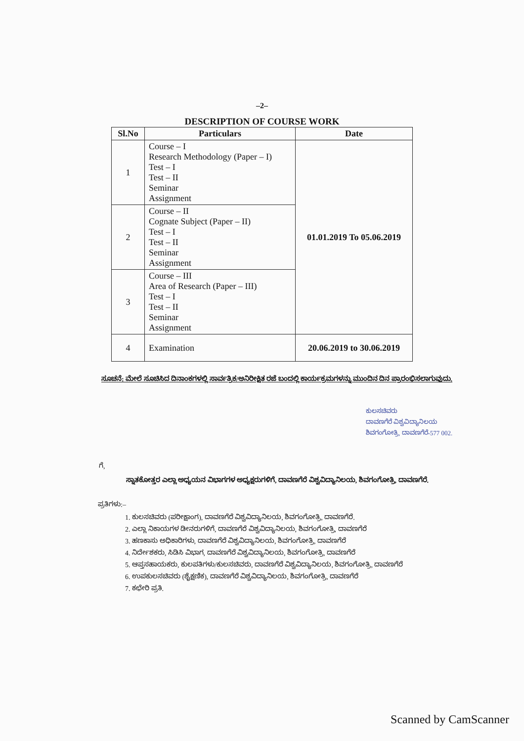–2–
DESCRIPTION OF COURSE WORK
| Sl.No | Particulars | Date |
| --- | --- | --- |
| 1 | Course – I Research Methodology (Paper – I) Test – I Test – II Seminar Assignment | 01.01.2019 To 05.06.2019 |
| 2 | Course – II Cognate Subject (Paper – II) Test – I Test – II Seminar Assignment | |
| 3 | Course – III Area of Research (Paper – III) Test – I Test – II Seminar Assignment | |
| 4 | Examination | 20.06.2019 to 30.06.2019 |
ಸೂಚನೆ: ಮೇಲೆ ಸೂಚಿಸಿದ ದಿನಾಂಕಗಳಲ್ಲಿ ಸಾರ್ವತ್ರಿಕ/ಅನಿರೀಕ್ಷಿತ ರಜೆ ಬಂದಲ್ಲಿ ಕಾರ್ಯಕ್ರಮಗಳನ್ನು ಮುಂದಿನ ದಿನ ಪ್ರಾರಂಭಿಸಲಾಗುವುದು.
ಕುಲಸಚಿವರು
ದಾವಣಗೆರೆ ವಿಶ್ವವಿದ್ಯಾನಿಲಯ
ಶಿವಗಂಗೋತ್ರಿ, ದಾವಣಗೆರೆ-577 002.
ಗೆ,
ಸ್ನಾತಕೋತ್ತರ ಎಲ್ಲಾ ಅಧ್ಯಯನ ವಿಭಾಗಗಳ ಅಧ್ಯಕ್ಷರುಗಳಿಗೆ, ದಾವಣಗೆರೆ ವಿಶ್ವವಿದ್ಯಾನಿಲಯ, ಶಿವಗಂಗೋತ್ರಿ, ದಾವಣಗೆರೆ.
ಪ್ರತಿಗಳು:–
1. ಕುಲಸಚಿವರು (ಪರೀಕ್ಷಾಂಗ), ದಾವಣಗೆರೆ ವಿಶ್ವವಿದ್ಯಾನಿಲಯ, ಶಿವಗಂಗೋತ್ರಿ, ದಾವಣಗೆರೆ.
2. ಎಲ್ಲಾ ನಿಕಾಯಗಳ ಡೀನರುಗಳಿಗೆ, ದಾವಣಗೆರೆ ವಿಶ್ವವಿದ್ಯಾನಿಲಯ, ಶಿವಗಂಗೋತ್ರಿ, ದಾವಣಗೆರೆ
3. ಹಣಕಾಸು ಅಧಿಕಾರಿಗಳು, ದಾವಣಗೆರೆ ವಿಶ್ವವಿದ್ಯಾನಿಲಯ, ಶಿವಗಂಗೋತ್ರಿ, ದಾವಣಗೆರೆ
4. ನಿರ್ದೇಶಕರು, ಸಿಡಿಸಿ ವಿಭಾಗ, ದಾವಣಗೆರೆ ವಿಶ್ವವಿದ್ಯಾನಿಲಯ, ಶಿವಗಂಗೋತ್ರಿ, ದಾವಣಗೆರೆ
5. ಆಪ್ತಸಹಾಯಕರು, ಕುಲಪತಿಗಳು/ಕುಲಸಚಿವರು, ದಾವಣಗೆರೆ ವಿಶ್ವವಿದ್ಯಾನಿಲಯ, ಶಿವಗಂಗೋತ್ರಿ, ದಾವಣಗೆರೆ
6. ಉಪಕುಲಸಚಿವರು (ಶೈಕ್ಷಣಿಕ), ದಾವಣಗೆರೆ ವಿಶ್ವವಿದ್ಯಾನಿಲಯ, ಶಿವಗಂಗೋತ್ರಿ, ದಾವಣಗೆರೆ
7. ಕಛೇರಿ ಪ್ರತಿ.
Scanned by CamScanner